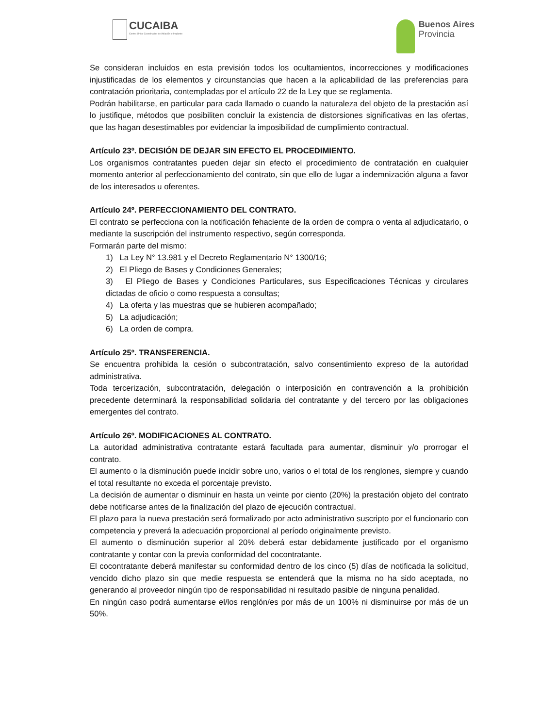CUCAIBA
Centro Único Coordinador de Ablación e Implante
Buenos Aires
Provincia
Se consideran incluidos en esta previsión todos los ocultamientos, incorrecciones y modificaciones injustificadas de los elementos y circunstancias que hacen a la aplicabilidad de las preferencias para contratación prioritaria, contempladas por el artículo 22 de la Ley que se reglamenta.
Podrán habilitarse, en particular para cada llamado o cuando la naturaleza del objeto de la prestación así lo justifique, métodos que posibiliten concluir la existencia de distorsiones significativas en las ofertas, que las hagan desestimables por evidenciar la imposibilidad de cumplimiento contractual.
Artículo 23º. DECISIÓN DE DEJAR SIN EFECTO EL PROCEDIMIENTO.
Los organismos contratantes pueden dejar sin efecto el procedimiento de contratación en cualquier momento anterior al perfeccionamiento del contrato, sin que ello de lugar a indemnización alguna a favor de los interesados u oferentes.
Artículo 24º. PERFECCIONAMIENTO DEL CONTRATO.
El contrato se perfecciona con la notificación fehaciente de la orden de compra o venta al adjudicatario, o mediante la suscripción del instrumento respectivo, según corresponda.
Formarán parte del mismo:
1) La Ley N° 13.981 y el Decreto Reglamentario N° 1300/16;
2) El Pliego de Bases y Condiciones Generales;
3) El Pliego de Bases y Condiciones Particulares, sus Especificaciones Técnicas y circulares dictadas de oficio o como respuesta a consultas;
4) La oferta y las muestras que se hubieren acompañado;
5) La adjudicación;
6) La orden de compra.
Artículo 25º. TRANSFERENCIA.
Se encuentra prohibida la cesión o subcontratación, salvo consentimiento expreso de la autoridad administrativa.
Toda tercerización, subcontratación, delegación o interposición en contravención a la prohibición precedente determinará la responsabilidad solidaria del contratante y del tercero por las obligaciones emergentes del contrato.
Artículo 26º. MODIFICACIONES AL CONTRATO.
La autoridad administrativa contratante estará facultada para aumentar, disminuir y/o prorrogar el contrato.
El aumento o la disminución puede incidir sobre uno, varios o el total de los renglones, siempre y cuando el total resultante no exceda el porcentaje previsto.
La decisión de aumentar o disminuir en hasta un veinte por ciento (20%) la prestación objeto del contrato debe notificarse antes de la finalización del plazo de ejecución contractual.
El plazo para la nueva prestación será formalizado por acto administrativo suscripto por el funcionario con competencia y preverá la adecuación proporcional al período originalmente previsto.
El aumento o disminución superior al 20% deberá estar debidamente justificado por el organismo contratante y contar con la previa conformidad del cocontratante.
El cocontratante deberá manifestar su conformidad dentro de los cinco (5) días de notificada la solicitud, vencido dicho plazo sin que medie respuesta se entenderá que la misma no ha sido aceptada, no generando al proveedor ningún tipo de responsabilidad ni resultado pasible de ninguna penalidad.
En ningún caso podrá aumentarse el/los renglón/es por más de un 100% ni disminuirse por más de un 50%.